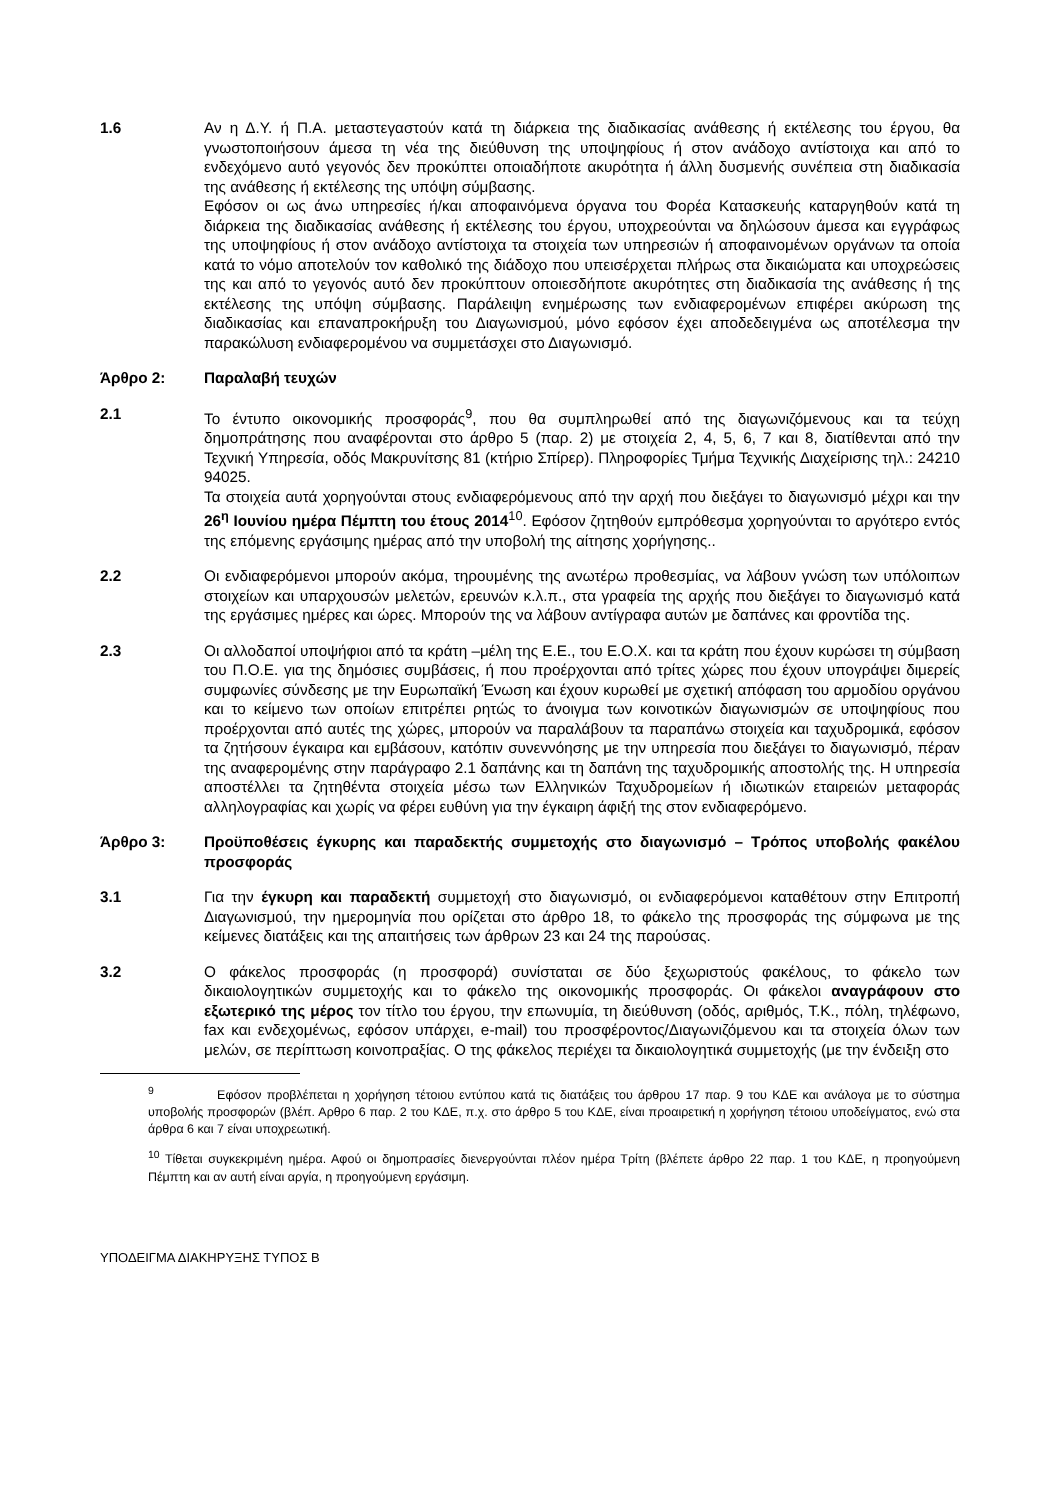1.6 Αν η Δ.Υ. ή Π.Α. μεταστεγαστούν κατά τη διάρκεια της διαδικασίας ανάθεσης ή εκτέλεσης του έργου, θα γνωστοποιήσουν άμεσα τη νέα της διεύθυνση της υποψηφίους ή στον ανάδοχο αντίστοιχα και από το ενδεχόμενο αυτό γεγονός δεν προκύπτει οποιαδήποτε ακυρότητα ή άλλη δυσμενής συνέπεια στη διαδικασία της ανάθεσης ή εκτέλεσης της υπόψη σύμβασης.
Εφόσον οι ως άνω υπηρεσίες ή/και αποφαινόμενα όργανα του Φορέα Κατασκευής καταργηθούν κατά τη διάρκεια της διαδικασίας ανάθεσης ή εκτέλεσης του έργου, υποχρεούνται να δηλώσουν άμεσα και εγγράφως της υποψηφίους ή στον ανάδοχο αντίστοιχα τα στοιχεία των υπηρεσιών ή αποφαινομένων οργάνων τα οποία κατά το νόμο αποτελούν τον καθολικό της διάδοχο που υπεισέρχεται πλήρως στα δικαιώματα και υποχρεώσεις της και από το γεγονός αυτό δεν προκύπτουν οποιεσδήποτε ακυρότητες στη διαδικασία της ανάθεσης ή της εκτέλεσης της υπόψη σύμβασης. Παράλειψη ενημέρωσης των ενδιαφερομένων επιφέρει ακύρωση της διαδικασίας και επαναπροκήρυξη του Διαγωνισμού, μόνο εφόσον έχει αποδεδειγμένα ως αποτέλεσμα την παρακώλυση ενδιαφερομένου να συμμετάσχει στο Διαγωνισμό.
Άρθρο 2: Παραλαβή τευχών
2.1 Το έντυπο οικονομικής προσφοράς<sup>9</sup>, που θα συμπληρωθεί από της διαγωνιζόμενους και τα τεύχη δημοπράτησης που αναφέρονται στο άρθρο 5 (παρ. 2) με στοιχεία 2, 4, 5, 6, 7 και 8, διατίθενται από την Τεχνική Υπηρεσία, οδός Μακρυνίτσης 81 (κτήριο Σπίρερ). Πληροφορίες Τμήμα Τεχνικής Διαχείρισης τηλ.: 24210 94025.
Τα στοιχεία αυτά χορηγούνται στους ενδιαφερόμενους από την αρχή που διεξάγει το διαγωνισμό μέχρι και την 26<sup>η</sup> Ιουνίου ημέρα Πέμπτη του έτους 2014<sup>10</sup>. Εφόσον ζητηθούν εμπρόθεσμα χορηγούνται το αργότερο εντός της επόμενης εργάσιμης ημέρας από την υποβολή της αίτησης χορήγησης..
2.2 Οι ενδιαφερόμενοι μπορούν ακόμα, τηρουμένης της ανωτέρω προθεσμίας, να λάβουν γνώση των υπόλοιπων στοιχείων και υπαρχουσών μελετών, ερευνών κ.λ.π., στα γραφεία της αρχής που διεξάγει το διαγωνισμό κατά της εργάσιμες ημέρες και ώρες. Μπορούν της να λάβουν αντίγραφα αυτών με δαπάνες και φροντίδα της.
2.3 Οι αλλοδαποί υποψήφιοι από τα κράτη –μέλη της Ε.Ε., του Ε.Ο.Χ. και τα κράτη που έχουν κυρώσει τη σύμβαση του Π.Ο.Ε. για της δημόσιες συμβάσεις, ή που προέρχονται από τρίτες χώρες που έχουν υπογράψει διμερείς συμφωνίες σύνδεσης με την Ευρωπαϊκή Ένωση και έχουν κυρωθεί με σχετική απόφαση του αρμοδίου οργάνου και το κείμενο των οποίων επιτρέπει ρητώς το άνοιγμα των κοινοτικών διαγωνισμών σε υποψηφίους που προέρχονται από αυτές της χώρες, μπορούν να παραλάβουν τα παραπάνω στοιχεία και ταχυδρομικά, εφόσον τα ζητήσουν έγκαιρα και εμβάσουν, κατόπιν συνεννόησης με την υπηρεσία που διεξάγει το διαγωνισμό, πέραν της αναφερομένης στην παράγραφο 2.1 δαπάνης και τη δαπάνη της ταχυδρομικής αποστολής της. Η υπηρεσία αποστέλλει τα ζητηθέντα στοιχεία μέσω των Ελληνικών Ταχυδρομείων ή ιδιωτικών εταιρειών μεταφοράς αλληλογραφίας και χωρίς να φέρει ευθύνη για την έγκαιρη άφιξή της στον ενδιαφερόμενο.
Άρθρο 3: Προϋποθέσεις έγκυρης και παραδεκτής συμμετοχής στο διαγωνισμό – Τρόπος υποβολής φακέλου προσφοράς
3.1 Για την έγκυρη και παραδεκτή συμμετοχή στο διαγωνισμό, οι ενδιαφερόμενοι καταθέτουν στην Επιτροπή Διαγωνισμού, την ημερομηνία που ορίζεται στο άρθρο 18, το φάκελο της προσφοράς της σύμφωνα με της κείμενες διατάξεις και της απαιτήσεις των άρθρων 23 και 24 της παρούσας.
3.2 Ο φάκελος προσφοράς (η προσφορά) συνίσταται σε δύο ξεχωριστούς φακέλους, το φάκελο των δικαιολογητικών συμμετοχής και το φάκελο της οικονομικής προσφοράς. Οι φάκελοι αναγράφουν στο εξωτερικό της μέρος τον τίτλο του έργου, την επωνυμία, τη διεύθυνση (οδός, αριθμός, Τ.Κ., πόλη, τηλέφωνο, fax και ενδεχομένως, εφόσον υπάρχει, e-mail) του προσφέροντος/Διαγωνιζόμενου και τα στοιχεία όλων των μελών, σε περίπτωση κοινοπραξίας. Ο της φάκελος περιέχει τα δικαιολογητικά συμμετοχής (με την ένδειξη στο
<sup>9</sup> Εφόσον προβλέπεται η χορήγηση τέτοιου εντύπου κατά τις διατάξεις του άρθρου 17 παρ. 9 του ΚΔΕ και ανάλογα με το σύστημα υποβολής προσφορών (βλέπ. Αρθρο 6 παρ. 2 του ΚΔΕ, π.χ. στο άρθρο 5 του ΚΔΕ, είναι προαιρετική η χορήγηση τέτοιου υποδείγματος, ενώ στα άρθρα 6 και 7 είναι υποχρεωτική.
<sup>10</sup> Τίθεται συγκεκριμένη ημέρα. Αφού οι δημοπρασίες διενεργούνται πλέον ημέρα Τρίτη (βλέπετε άρθρο 22 παρ. 1 του ΚΔΕ, η προηγούμενη Πέμπτη και αν αυτή είναι αργία, η προηγούμενη εργάσιμη.
ΥΠΟΔΕΙΓΜΑ ΔΙΑΚΗΡΥΞΗΣ ΤΥΠΟΣ Β